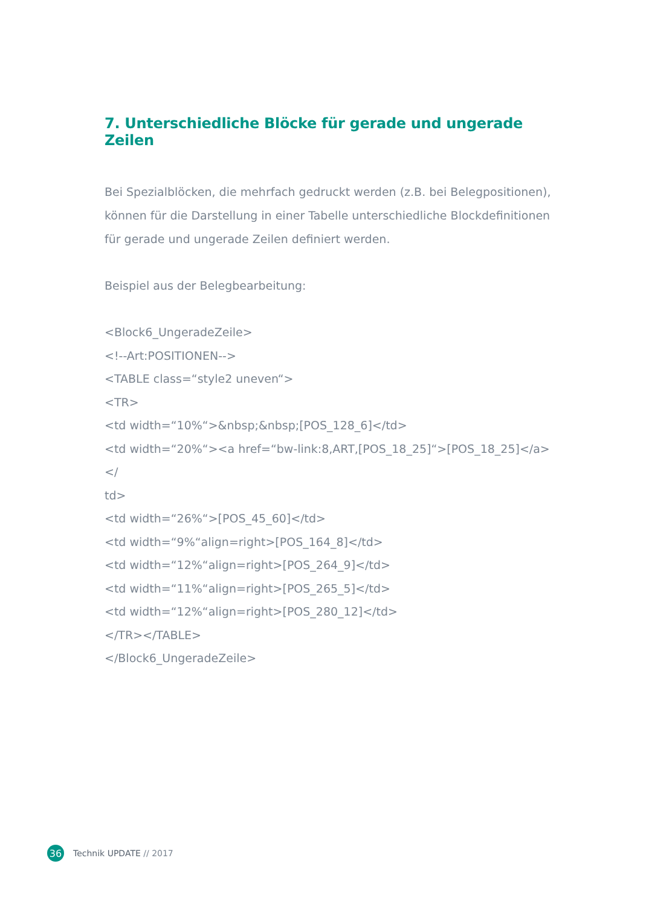7. Unterschiedliche Blöcke für gerade und ungerade Zeilen
Bei Spezialblöcken, die mehrfach gedruckt werden (z.B. bei Belegpositionen), können für die Darstellung in einer Tabelle unterschiedliche Blockdefinitionen für gerade und ungerade Zeilen definiert werden.
Beispiel aus der Belegbearbeitung:
<Block6_UngeradeZeile>
<!--Art:POSITIONEN-->
<TABLE class=“style2 uneven“>
<TR>
<td width=“10%“>&nbsp;&nbsp;[POS_128_6]</td>
<td width=“20%“><a href=“bw-link:8,ART,[POS_18_25]“>[POS_18_25]</a></
td>
<td width=“26%“>[POS_45_60]</td>
<td width=“9%“align=right>[POS_164_8]</td>
<td width=“12%“align=right>[POS_264_9]</td>
<td width=“11%“align=right>[POS_265_5]</td>
<td width=“12%“align=right>[POS_280_12]</td>
</TR></TABLE>
</Block6_UngeradeZeile>
36 Technik UPDATE // 2017